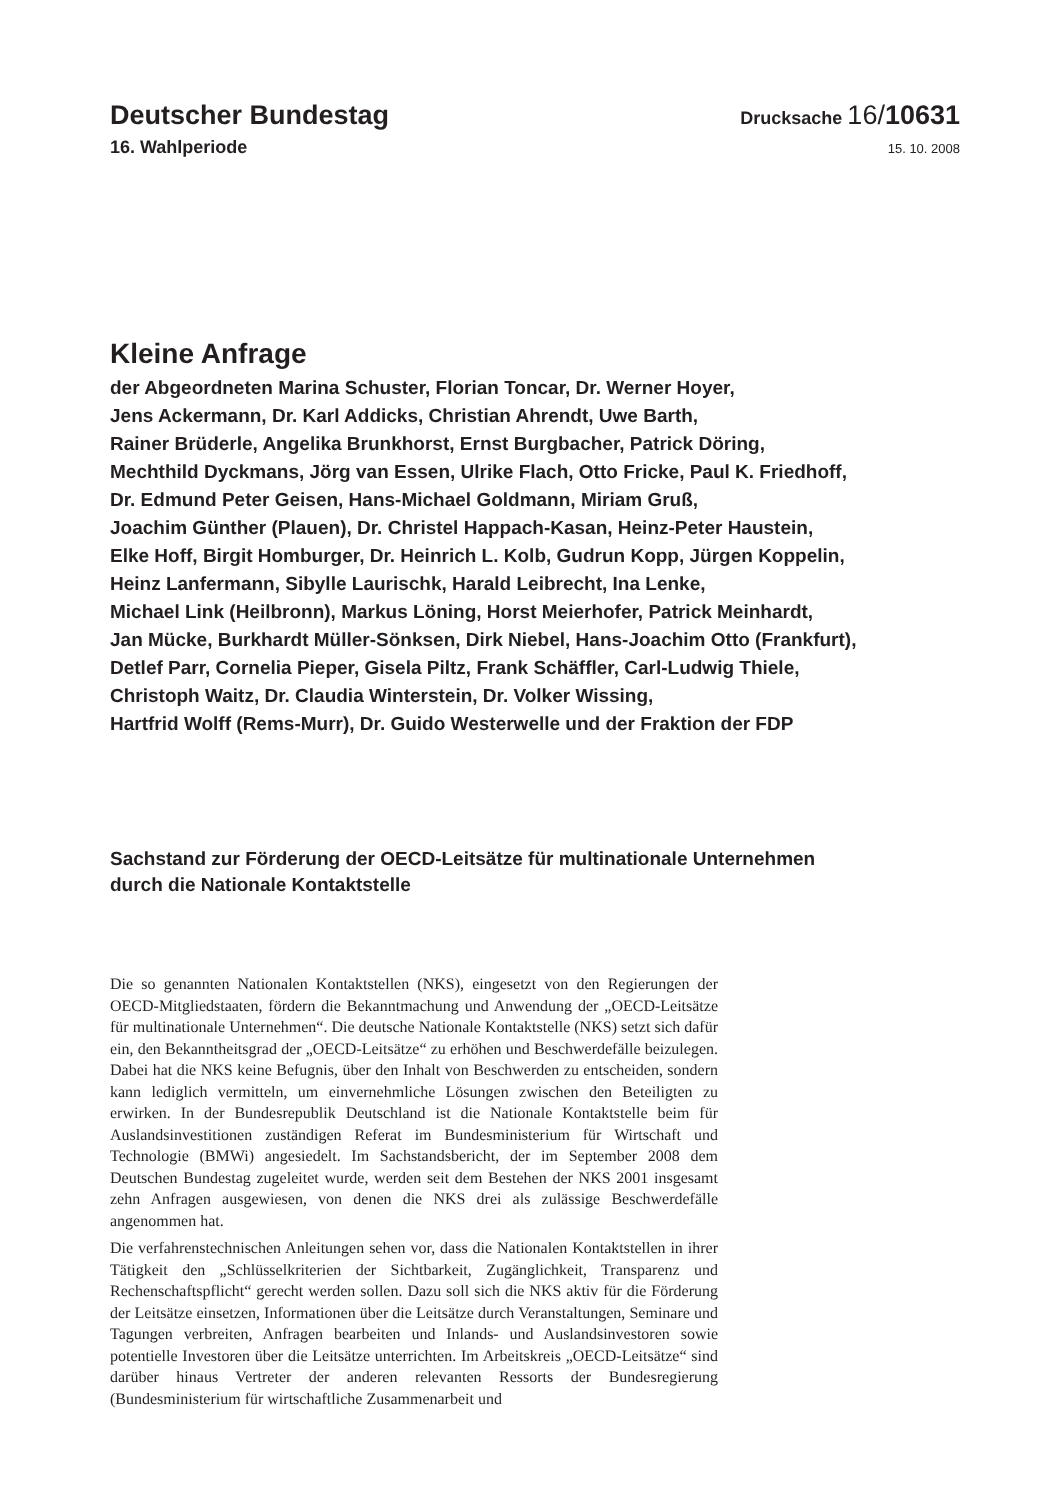Deutscher Bundestag
Drucksache 16/10631
16. Wahlperiode
15. 10. 2008
Kleine Anfrage
der Abgeordneten Marina Schuster, Florian Toncar, Dr. Werner Hoyer,
Jens Ackermann, Dr. Karl Addicks, Christian Ahrendt, Uwe Barth,
Rainer Brüderle, Angelika Brunkhorst, Ernst Burgbacher, Patrick Döring,
Mechthild Dyckmans, Jörg van Essen, Ulrike Flach, Otto Fricke, Paul K. Friedhoff,
Dr. Edmund Peter Geisen, Hans-Michael Goldmann, Miriam Gruß,
Joachim Günther (Plauen), Dr. Christel Happach-Kasan, Heinz-Peter Haustein,
Elke Hoff, Birgit Homburger, Dr. Heinrich L. Kolb, Gudrun Kopp, Jürgen Koppelin,
Heinz Lanfermann, Sibylle Laurischk, Harald Leibrecht, Ina Lenke,
Michael Link (Heilbronn), Markus Löning, Horst Meierhofer, Patrick Meinhardt,
Jan Mücke, Burkhardt Müller-Sönksen, Dirk Niebel, Hans-Joachim Otto (Frankfurt),
Detlef Parr, Cornelia Pieper, Gisela Piltz, Frank Schäffler, Carl-Ludwig Thiele,
Christoph Waitz, Dr. Claudia Winterstein, Dr. Volker Wissing,
Hartfrid Wolff (Rems-Murr), Dr. Guido Westerwelle und der Fraktion der FDP
Sachstand zur Förderung der OECD-Leitsätze für multinationale Unternehmen
durch die Nationale Kontaktstelle
Die so genannten Nationalen Kontaktstellen (NKS), eingesetzt von den Regierungen der OECD-Mitgliedstaaten, fördern die Bekanntmachung und Anwendung der „OECD-Leitsätze für multinationale Unternehmen“. Die deutsche Nationale Kontaktstelle (NKS) setzt sich dafür ein, den Bekanntheitsgrad der „OECD-Leitsätze“ zu erhöhen und Beschwerdefälle beizulegen. Dabei hat die NKS keine Befugnis, über den Inhalt von Beschwerden zu entscheiden, sondern kann lediglich vermitteln, um einvernehmliche Lösungen zwischen den Beteiligten zu erwirken. In der Bundesrepublik Deutschland ist die Nationale Kontaktstelle beim für Auslandsinvestitionen zuständigen Referat im Bundesministerium für Wirtschaft und Technologie (BMWi) angesiedelt. Im Sachstandsbericht, der im September 2008 dem Deutschen Bundestag zugeleitet wurde, werden seit dem Bestehen der NKS 2001 insgesamt zehn Anfragen ausgewiesen, von denen die NKS drei als zulässige Beschwerdefälle angenommen hat.
Die verfahrenstechnischen Anleitungen sehen vor, dass die Nationalen Kontaktstellen in ihrer Tätigkeit den „Schlüsselkriterien der Sichtbarkeit, Zugänglichkeit, Transparenz und Rechenschaftspflicht“ gerecht werden sollen. Dazu soll sich die NKS aktiv für die Förderung der Leitsätze einsetzen, Informationen über die Leitsätze durch Veranstaltungen, Seminare und Tagungen verbreiten, Anfragen bearbeiten und Inlands- und Auslandsinvestoren sowie potentielle Investoren über die Leitsätze unterrichten. Im Arbeitskreis „OECD-Leitsätze“ sind darüber hinaus Vertreter der anderen relevanten Ressorts der Bundesregierung (Bundesministerium für wirtschaftliche Zusammenarbeit und